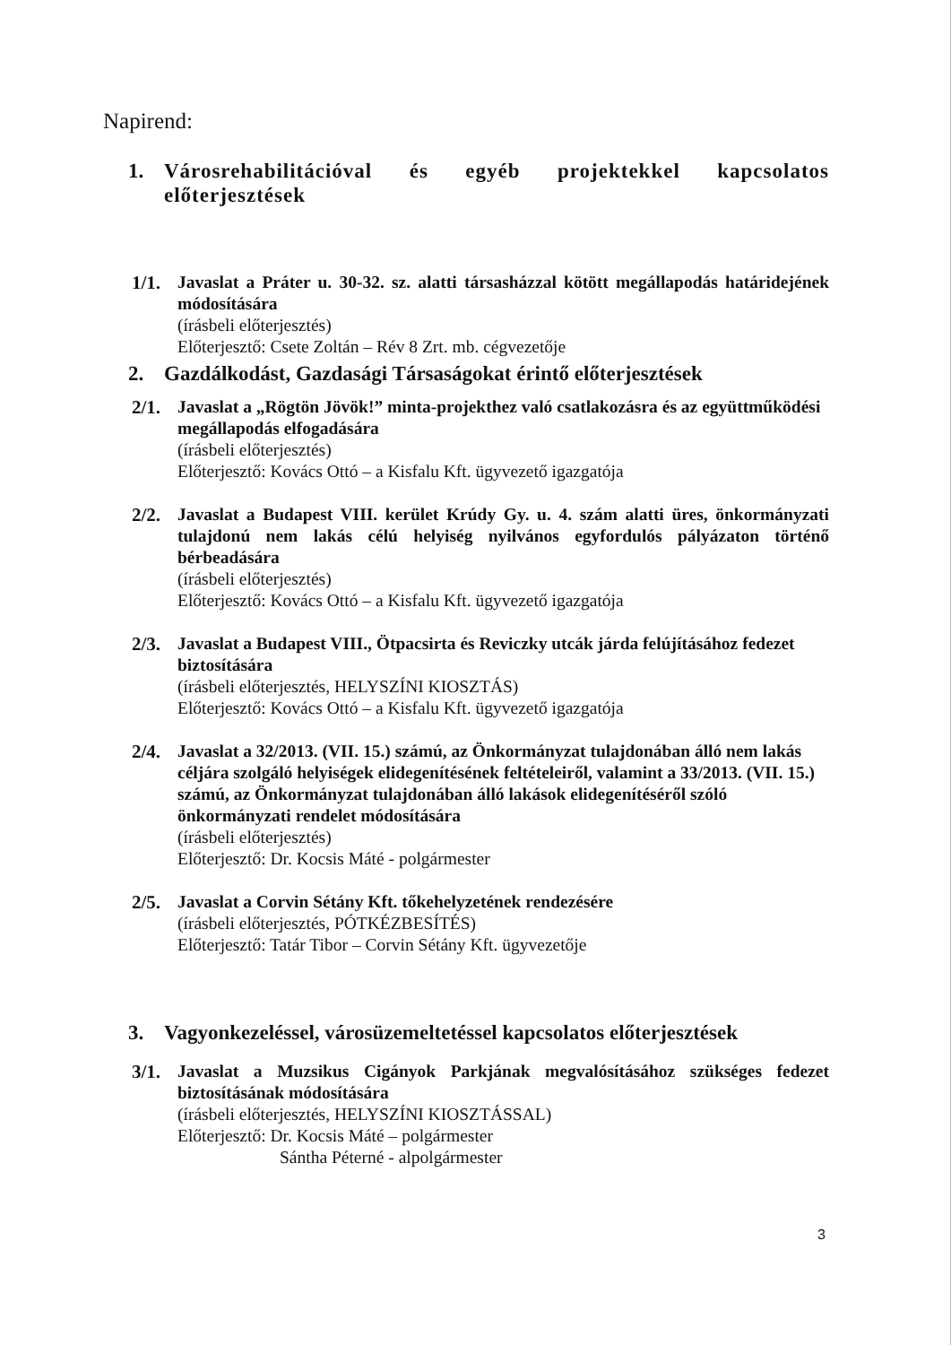Napirend:
1. Városrehabilitációval és egyéb projektekkel kapcsolatos előterjesztések
1/1. Javaslat a Práter u. 30-32. sz. alatti társasházzal kötött megállapodás határidejének módosítására
(írásbeli előterjesztés)
Előterjesztő: Csete Zoltán – Rév 8 Zrt. mb. cégvezetője
2. Gazdálkodást, Gazdasági Társaságokat érintő előterjesztések
2/1. Javaslat a „Rögtön Jövök!” minta-projekthez való csatlakozásra és az együttműködési megállapodás elfogadására
(írásbeli előterjesztés)
Előterjesztő: Kovács Ottó – a Kisfalu Kft. ügyvezető igazgatója
2/2. Javaslat a Budapest VIII. kerület Krúdy Gy. u. 4. szám alatti üres, önkormányzati tulajdonú nem lakás célú helyiség nyilvános egyfordulós pályázaton történő bérbeadására
(írásbeli előterjesztés)
Előterjesztő: Kovács Ottó – a Kisfalu Kft. ügyvezető igazgatója
2/3. Javaslat a Budapest VIII., Ötpacsirta és Reviczky utcák járda felújításához fedezet biztosítására
(írásbeli előterjesztés, HELYSZÍNI KIOSZTÁS)
Előterjesztő: Kovács Ottó – a Kisfalu Kft. ügyvezető igazgatója
2/4. Javaslat a 32/2013. (VII. 15.) számú, az Önkormányzat tulajdonában álló nem lakás céljára szolgáló helyiségek elidegenítésének feltételeiről, valamint a 33/2013. (VII. 15.) számú, az Önkormányzat tulajdonában álló lakások elidegenítéséről szóló önkormányzati rendelet módosítására
(írásbeli előterjesztés)
Előterjesztő: Dr. Kocsis Máté - polgármester
2/5. Javaslat a Corvin Sétány Kft. tőkehelyzetének rendezésére
(írásbeli előterjesztés, PÓTKÉZBESÍTÉS)
Előterjesztő: Tatár Tibor – Corvin Sétány Kft. ügyvezetője
3. Vagyonkezeléssel, városüzemeltetéssel kapcsolatos előterjesztések
3/1. Javaslat a Muzsikus Cigányok Parkjának megvalósításához szükséges fedezet biztosításának módosítására
(írásbeli előterjesztés, HELYSZÍNI KIOSZTÁSSAL)
Előterjesztő: Dr. Kocsis Máté – polgármester
Sántha Péterné - alpolgármester
3